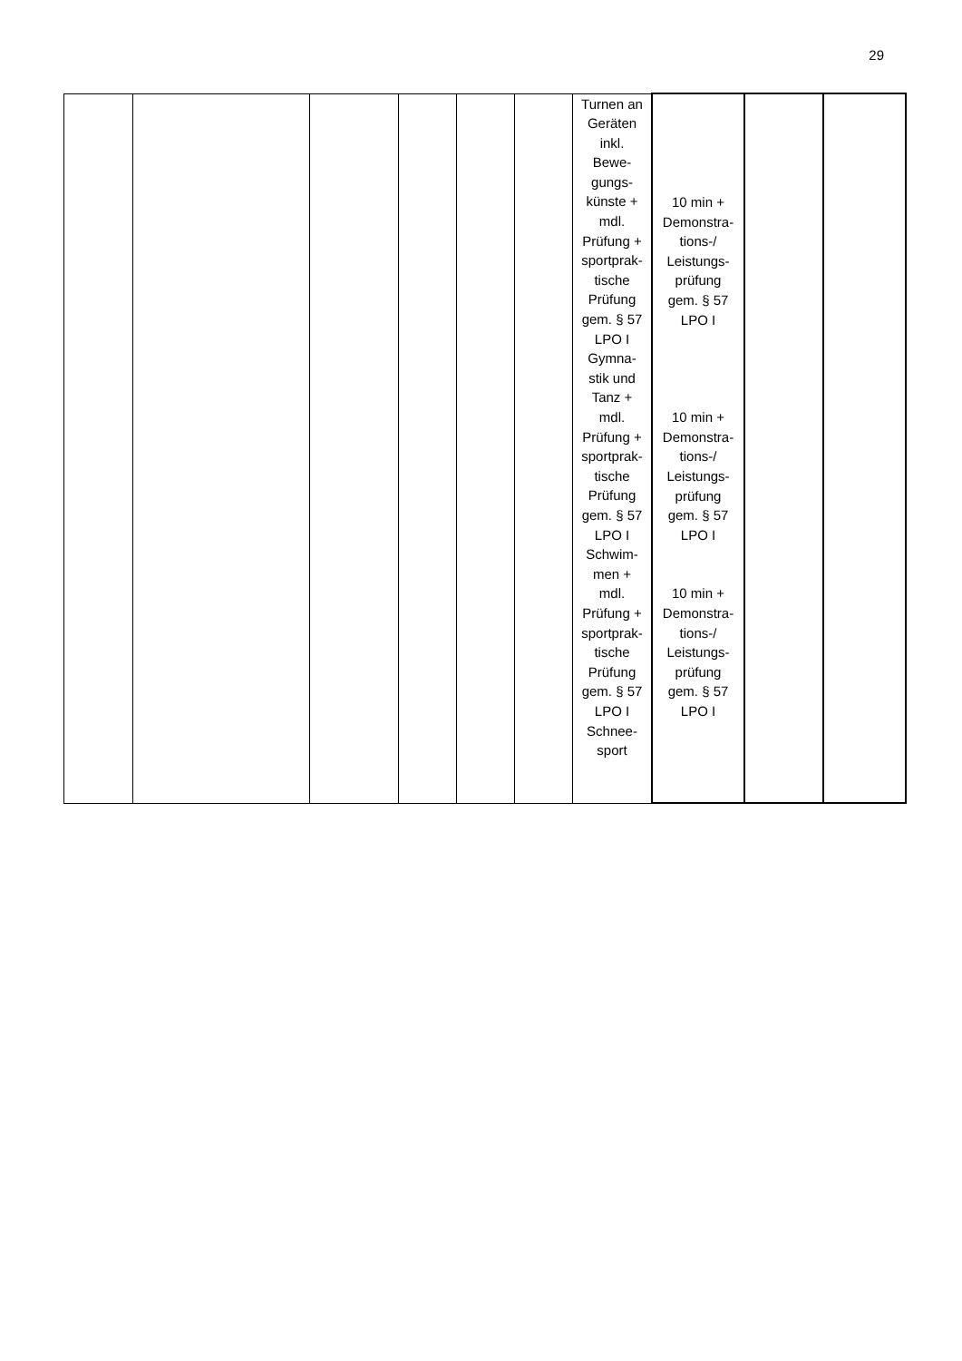29
| | | | | | | Turnen an Geräten inkl. Bewe- gungs- künste + mdl. Prüfung + sportprak- tische Prüfung gem. § 57 LPO I Gymna- stik und Tanz + mdl. Prüfung + sportprak- tische Prüfung gem. § 57 LPO I Schwim- men + mdl. Prüfung + sportprak- tische Prüfung gem. § 57 LPO I Schnee- sport | 10 min + Demonstra- tions-/ Leistungs- prüfung gem. § 57 LPO I 10 min + Demonstra- tions-/ Leistungs- prüfung gem. § 57 LPO I 10 min + Demonstra- tions-/ Leistungs- prüfung gem. § 57 LPO I | | |